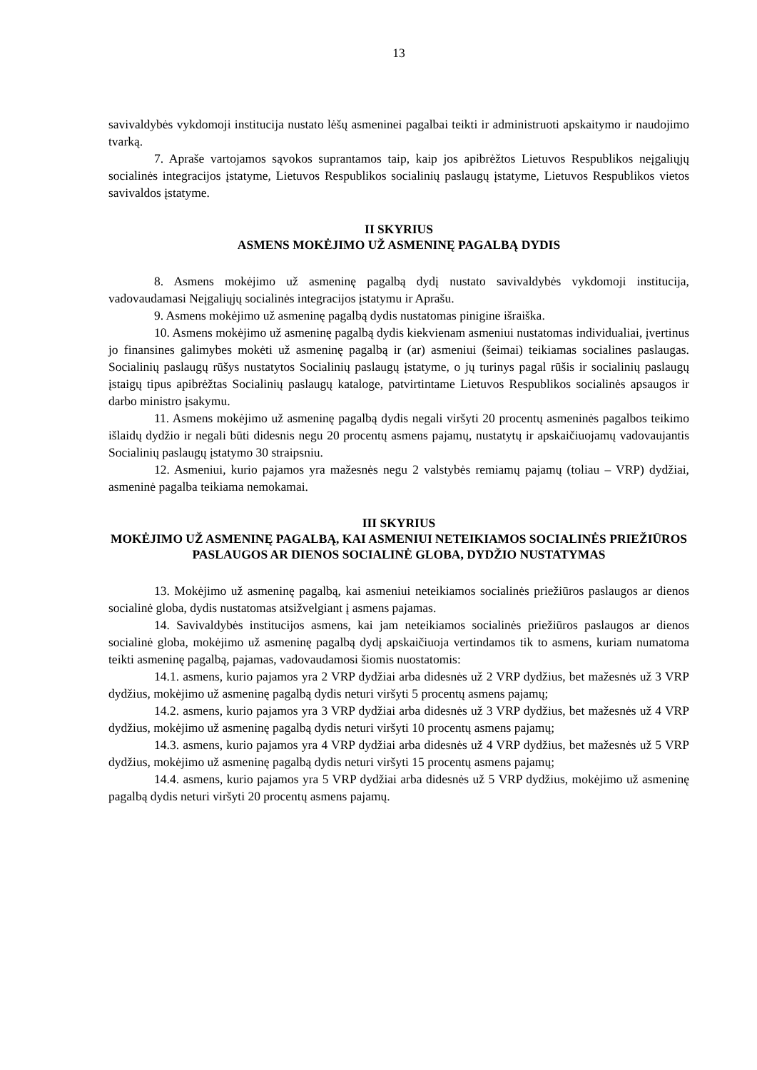13
savivaldybės vykdomoji institucija nustato lėšų asmeninei pagalbai teikti ir administruoti apskaitymo ir naudojimo tvarką.
7. Apraše vartojamos sąvokos suprantamos taip, kaip jos apibrėžtos Lietuvos Respublikos neįgaliųjų socialinės integracijos įstatyme, Lietuvos Respublikos socialinių paslaugų įstatyme, Lietuvos Respublikos vietos savivaldos įstatyme.
II SKYRIUS
ASMENS MOKĖJIMO UŽ ASMENINĘ PAGALBĄ DYDIS
8. Asmens mokėjimo už asmeninę pagalbą dydį nustato savivaldybės vykdomoji institucija, vadovaudamasi Neįgaliųjų socialinės integracijos įstatymu ir Aprašu.
9. Asmens mokėjimo už asmeninę pagalbą dydis nustatomas pinigine išraiška.
10. Asmens mokėjimo už asmeninę pagalbą dydis kiekvienam asmeniui nustatomas individualiai, įvertinus jo finansines galimybes mokėti už asmeninę pagalbą ir (ar) asmeniui (šeimai) teikiamas socialines paslaugas. Socialinių paslaugų rūšys nustatytos Socialinių paslaugų įstatyme, o jų turinys pagal rūšis ir socialinių paslaugų įstaigų tipus apibrėžtas Socialinių paslaugų kataloge, patvirtintame Lietuvos Respublikos socialinės apsaugos ir darbo ministro įsakymu.
11. Asmens mokėjimo už asmeninę pagalbą dydis negali viršyti 20 procentų asmeninės pagalbos teikimo išlaidų dydžio ir negali būti didesnis negu 20 procentų asmens pajamų, nustatytų ir apskaičiuojamų vadovaujantis Socialinių paslaugų įstatymo 30 straipsniu.
12. Asmeniui, kurio pajamos yra mažesnės negu 2 valstybės remiamų pajamų (toliau – VRP) dydžiai, asmeninė pagalba teikiama nemokamai.
III SKYRIUS
MOKĖJIMO UŽ ASMENINĘ PAGALBĄ, KAI ASMENIUI NETEIKIAMOS SOCIALINĖS PRIEŽIŪROS PASLAUGOS AR DIENOS SOCIALINĖ GLOBA, DYDŽIO NUSTATYMAS
13. Mokėjimo už asmeninę pagalbą, kai asmeniui neteikiamos socialinės priežiūros paslaugos ar dienos socialinė globa, dydis nustatomas atsižvelgiant į asmens pajamas.
14. Savivaldybės institucijos asmens, kai jam neteikiamos socialinės priežiūros paslaugos ar dienos socialinė globa, mokėjimo už asmeninę pagalbą dydį apskaičiuoja vertindamos tik to asmens, kuriam numatoma teikti asmeninę pagalbą, pajamas, vadovaudamosi šiomis nuostatomis:
14.1. asmens, kurio pajamos yra 2 VRP dydžiai arba didesnės už 2 VRP dydžius, bet mažesnės už 3 VRP dydžius, mokėjimo už asmeninę pagalbą dydis neturi viršyti 5 procentų asmens pajamų;
14.2. asmens, kurio pajamos yra 3 VRP dydžiai arba didesnės už 3 VRP dydžius, bet mažesnės už 4 VRP dydžius, mokėjimo už asmeninę pagalbą dydis neturi viršyti 10 procentų asmens pajamų;
14.3. asmens, kurio pajamos yra 4 VRP dydžiai arba didesnės už 4 VRP dydžius, bet mažesnės už 5 VRP dydžius, mokėjimo už asmeninę pagalbą dydis neturi viršyti 15 procentų asmens pajamų;
14.4. asmens, kurio pajamos yra 5 VRP dydžiai arba didesnės už 5 VRP dydžius, mokėjimo už asmeninę pagalbą dydis neturi viršyti 20 procentų asmens pajamų.